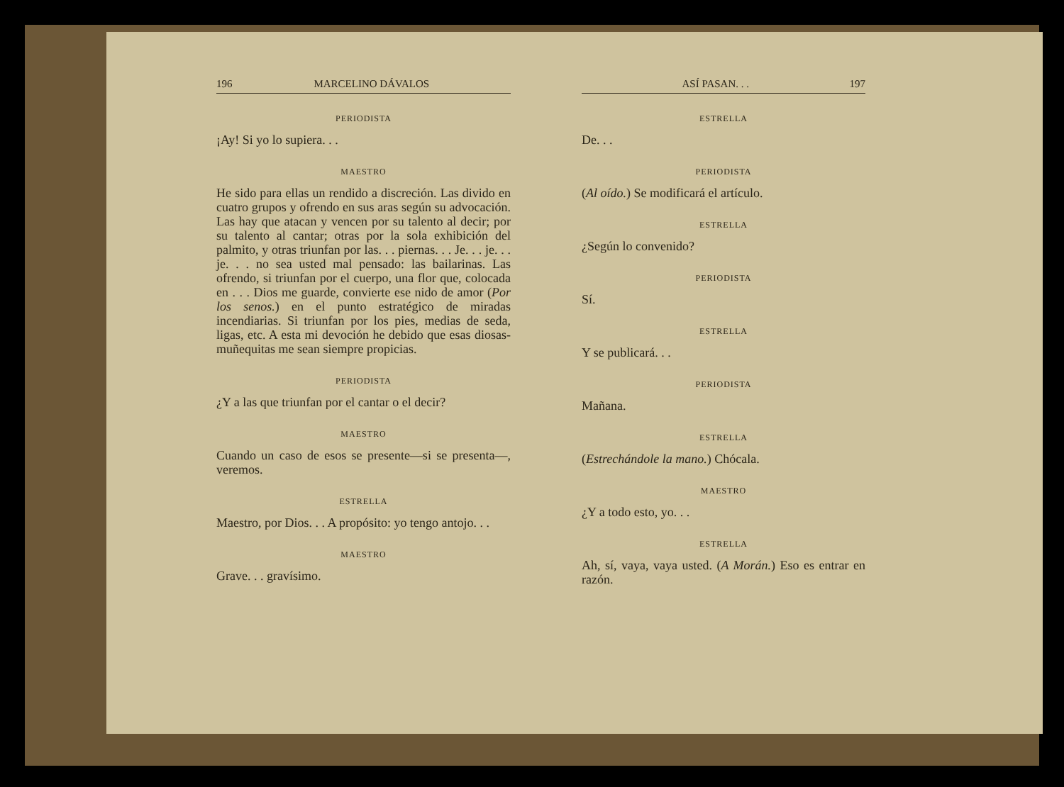196 MARCELINO DÁVALOS
PERIODISTA
¡Ay! Si yo lo supiera. . .
MAESTRO
He sido para ellas un rendido a discreción. Las divido en cuatro grupos y ofrendo en sus aras según su advocación. Las hay que atacan y vencen por su talento al decir; por su talento al cantar; otras por la sola exhibición del palmito, y otras triunfan por las. . . piernas. . . Je. . . je. . . je. . . no sea usted mal pensado: las bailarinas. Las ofrendo, si triunfan por el cuerpo, una flor que, colocada en . . . Dios me guarde, convierte ese nido de amor (Por los senos.) en el punto estratégico de miradas incendiarias. Si triunfan por los pies, medias de seda, ligas, etc. A esta mi devoción he debido que esas diosas-muñequitas me sean siempre propicias.
PERIODISTA
¿Y a las que triunfan por el cantar o el decir?
MAESTRO
Cuando un caso de esos se presente—si se presenta—, veremos.
ESTRELLA
Maestro, por Dios. . . A propósito: yo tengo antojo. . .
MAESTRO
Grave. . . gravísimo.
ASÍ PASAN. . . 197
ESTRELLA
De. . .
PERIODISTA
(Al oído.) Se modificará el artículo.
ESTRELLA
¿Según lo convenido?
PERIODISTA
Sí.
ESTRELLA
Y se publicará. . .
PERIODISTA
Mañana.
ESTRELLA
(Estrechándole la mano.) Chócala.
MAESTRO
¿Y a todo esto, yo. . .
ESTRELLA
Ah, sí, vaya, vaya usted. (A Morán.) Eso es entrar en razón.